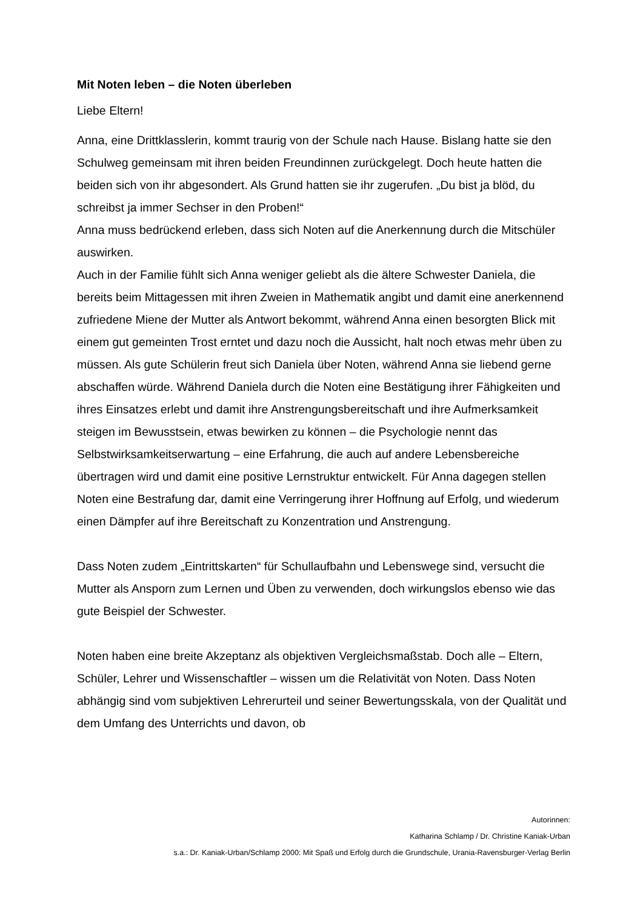Mit Noten leben – die Noten überleben
Liebe Eltern!
Anna, eine Drittklasslerin, kommt traurig von der Schule nach Hause. Bislang hatte sie den Schulweg gemeinsam mit ihren beiden Freundinnen zurückgelegt. Doch heute hatten die beiden sich von ihr abgesondert. Als Grund hatten sie ihr zugerufen. „Du bist ja blöd, du schreibst ja immer Sechser in den Proben!“
Anna muss bedrückend erleben, dass sich Noten auf die Anerkennung durch die Mitschüler auswirken.
Auch in der Familie fühlt sich Anna weniger geliebt als die ältere Schwester Daniela, die bereits beim Mittagessen mit ihren Zweien in Mathematik angibt und damit eine anerkennend zufriedene Miene der Mutter als Antwort bekommt, während Anna einen besorgten Blick mit einem gut gemeinten Trost erntet und dazu noch die Aussicht, halt noch etwas mehr üben zu müssen. Als gute Schülerin freut sich Daniela über Noten, während Anna sie liebend gerne abschaffen würde. Während Daniela durch die Noten eine Bestätigung ihrer Fähigkeiten und ihres Einsatzes erlebt und damit ihre Anstrengungsbereitschaft und ihre Aufmerksamkeit steigen im Bewusstsein, etwas bewirken zu können – die Psychologie nennt das Selbstwirksamkeitserwartung – eine Erfahrung, die auch auf andere Lebensbereiche übertragen wird und damit eine positive Lernstruktur entwickelt. Für Anna dagegen stellen Noten eine Bestrafung dar, damit eine Verringerung ihrer Hoffnung auf Erfolg, und wiederum einen Dämpfer auf ihre Bereitschaft zu Konzentration und Anstrengung.
Dass Noten zudem „Eintrittskarten“ für Schullaufbahn und Lebenswege sind, versucht die Mutter als Ansporn zum Lernen und Üben zu verwenden, doch wirkungslos ebenso wie das gute Beispiel der Schwester.
Noten haben eine breite Akzeptanz als objektiven Vergleichsmaßstab. Doch alle – Eltern, Schüler, Lehrer und Wissenschaftler – wissen um die Relativität von Noten. Dass Noten abhängig sind vom subjektiven Lehrerurteil und seiner Bewertungsskala, von der Qualität und dem Umfang des Unterrichts und davon, ob
Autorinnen:
Katharina Schlamp / Dr. Christine Kaniak-Urban
s.a.: Dr. Kaniak-Urban/Schlamp 2000: Mit Spaß und Erfolg durch die Grundschule, Urania-Ravensburger-Verlag Berlin